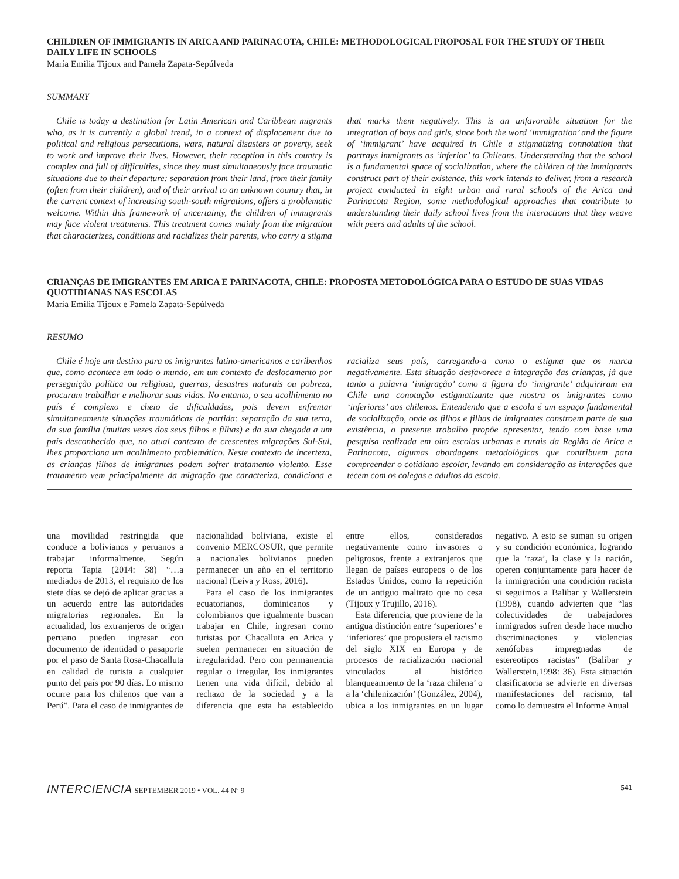CHILDREN OF IMMIGRANTS IN ARICA AND PARINACOTA, CHILE: METHODOLOGICAL PROPOSAL FOR THE STUDY OF THEIR DAILY LIFE IN SCHOOLS
María Emilia Tijoux and Pamela Zapata-Sepúlveda
SUMMARY
Chile is today a destination for Latin American and Caribbean migrants who, as it is currently a global trend, in a context of displacement due to political and religious persecutions, wars, natural disasters or poverty, seek to work and improve their lives. However, their reception in this country is complex and full of difficulties, since they must simultaneously face traumatic situations due to their departure: separation from their land, from their family (often from their children), and of their arrival to an unknown country that, in the current context of increasing south-south migrations, offers a problematic welcome. Within this framework of uncertainty, the children of immigrants may face violent treatments. This treatment comes mainly from the migration that characterizes, conditions and racializes their parents, who carry a stigma that marks them negatively. This is an unfavorable situation for the integration of boys and girls, since both the word ‘immigration’ and the figure of ‘immigrant’ have acquired in Chile a stigmatizing connotation that portrays immigrants as ‘inferior’ to Chileans. Understanding that the school is a fundamental space of socialization, where the children of the immigrants construct part of their existence, this work intends to deliver, from a research project conducted in eight urban and rural schools of the Arica and Parinacota Region, some methodological approaches that contribute to understanding their daily school lives from the interactions that they weave with peers and adults of the school.
CRIANÇAS DE IMIGRANTES EM ARICA E PARINACOTA, CHILE: PROPOSTA METODOLÓGICA PARA O ESTUDO DE SUAS VIDAS QUOTIDIANAS NAS ESCOLAS
María Emilia Tijoux e Pamela Zapata-Sepúlveda
RESUMO
Chile é hoje um destino para os imigrantes latino-americanos e caribenhos que, como acontece em todo o mundo, em um contexto de deslocamento por perseguição política ou religiosa, guerras, desastres naturais ou pobreza, procuram trabalhar e melhorar suas vidas. No entanto, o seu acolhimento no país é complexo e cheio de dificuldades, pois devem enfrentar simultaneamente situações traumáticas de partida: separação da sua terra, da sua família (muitas vezes dos seus filhos e filhas) e da sua chegada a um país desconhecido que, no atual contexto de crescentes migrações Sul-Sul, lhes proporciona um acolhimento problemático. Neste contexto de incerteza, as crianças filhos de imigrantes podem sofrer tratamento violento. Esse tratamento vem principalmente da migração que caracteriza, condiciona e racializa seus país, carregando-a como o estigma que os marca negativamente. Esta situação desfavorece a integração das crianças, já que tanto a palavra ‘imigração’ como a figura do ‘imigrante’ adquiriram em Chile uma conotação estigmatizante que mostra os imigrantes como ‘inferiores’ aos chilenos. Entendendo que a escola é um espaço fundamental de socialização, onde os filhos e filhas de imigrantes constroem parte de sua existência, o presente trabalho propõe apresentar, tendo com base uma pesquisa realizada em oito escolas urbanas e rurais da Região de Arica e Parinacota, algumas abordagens metodológicas que contribuem para compreender o cotidiano escolar, levando em consideração as interações que tecem com os colegas e adultos da escola.
una movilidad restringida que conduce a bolivianos y peruanos a trabajar informalmente. Según reporta Tapia (2014: 38) “…a mediados de 2013, el requisito de los siete días se dejó de aplicar gracias a un acuerdo entre las autoridades migratorias regionales. En la actualidad, los extranjeros de origen peruano pueden ingresar con documento de identidad o pasaporte por el paso de Santa Rosa-Chacalluta en calidad de turista a cualquier punto del país por 90 días. Lo mismo ocurre para los chilenos que van a Perú”. Para el caso de inmigrantes de nacionalidad boliviana, existe el convenio MERCOSUR, que permite a nacionales bolivianos pueden permanecer un año en el territorio nacional (Leiva y Ross, 2016).
Para el caso de los inmigrantes ecuatorianos, dominicanos y colombianos que igualmente buscan trabajar en Chile, ingresan como turistas por Chacalluta en Arica y suelen permanecer en situación de irregularidad. Pero con permanencia regular o irregular, los inmigrantes tienen una vida difícil, debido al rechazo de la sociedad y a la diferencia que esta ha establecido entre ellos, considerados negativamente como invasores o peligrosos, frente a extranjeros que llegan de países europeos o de los Estados Unidos, como la repetición de un antiguo maltrato que no cesa (Tijoux y Trujillo, 2016).
Esta diferencia, que proviene de la antigua distinción entre ‘superiores’ e ‘inferiores’ que propusiera el racismo del siglo XIX en Europa y de procesos de racialización nacional vinculados al histórico blanqueamiento de la ‘raza chilena’ o a la ‘chilenización’ (González, 2004), ubica a los inmigrantes en un lugar negativo. A esto se suman su origen y su condición económica, logrando que la ‘raza’, la clase y la nación, operen conjuntamente para hacer de la inmigración una condición racista si seguimos a Balibar y Wallerstein (1998), cuando advierten que “las colectividades de trabajadores inmigrados sufren desde hace mucho discriminaciones y violencias xenófobas impregnadas de estereotipos racistas” (Balibar y Wallerstein,1998: 36). Esta situación clasificatoria se advierte en diversas manifestaciones del racismo, tal como lo demuestra el Informe Anual
INTERCIENCIA SEPTEMBER 2019 • VOL. 44 Nº 9 541